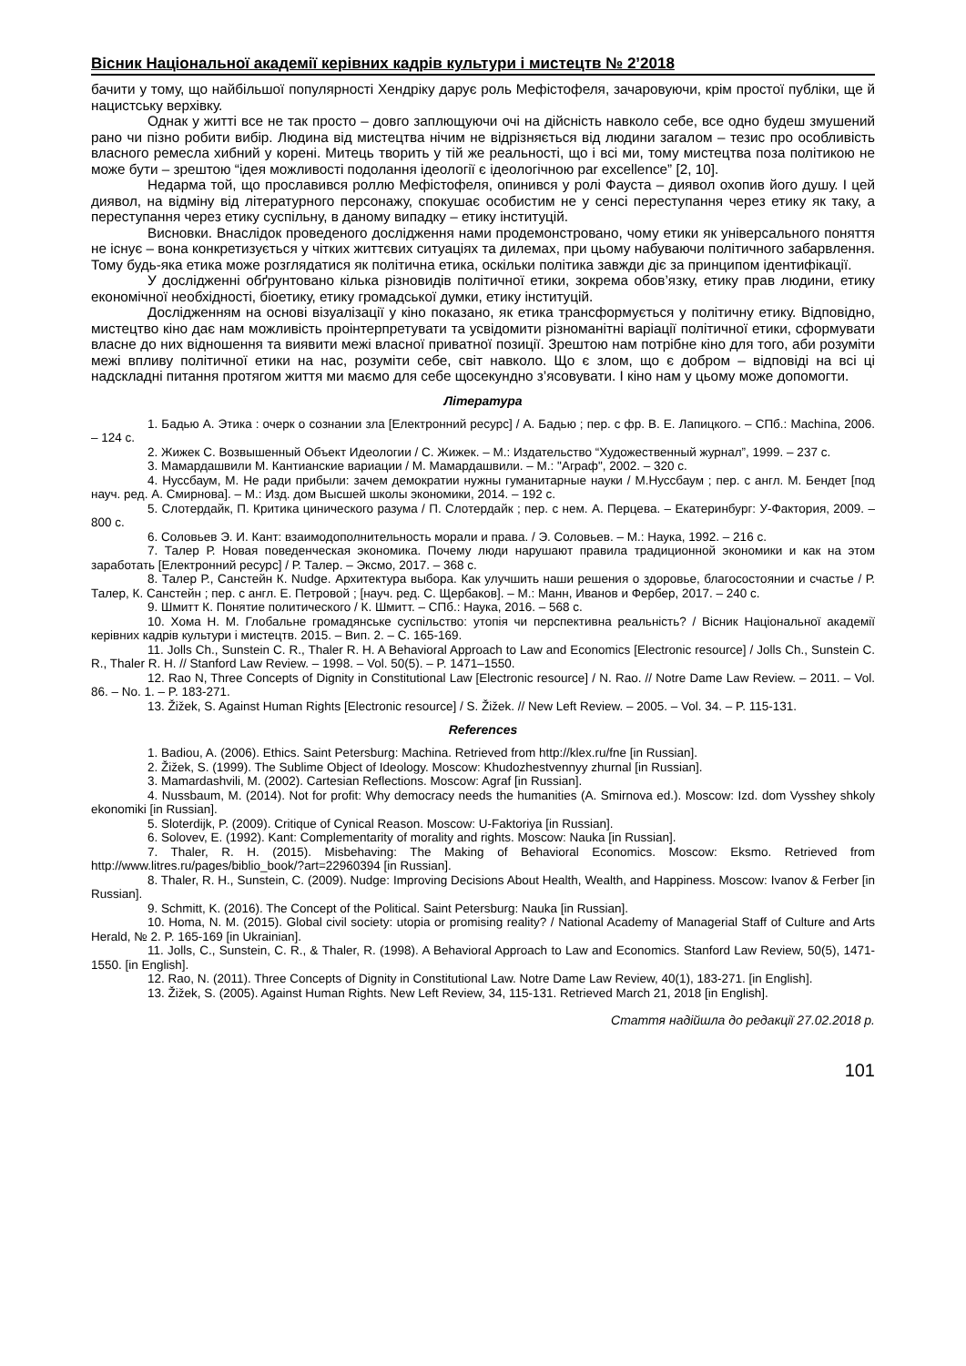Вісник Національної академії керівних кадрів культури і мистецтв № 2’2018
бачити у тому, що найбільшої популярності Хендріку дарує роль Мефістофеля, зачаровуючи, крім простої публіки, ще й нацистську верхівку.
Однак у житті все не так просто – довго заплющуючи очі на дійсність навколо себе, все одно будеш змушений рано чи пізно робити вибір. Людина від мистецтва нічим не відрізняється від людини загалом – тезис про особливість власного ремесла хибний у корені. Митець творить у тій же реальності, що і всі ми, тому мистецтва поза політикою не може бути – зрештою “ідея можливості подолання ідеології є ідеологічною par excellence” [2, 10].
Недарма той, що прославився роллю Мефістофеля, опинився у ролі Фауста – диявол охопив його душу. І цей диявол, на відміну від літературного персонажу, спокушає особистим не у сенсі переступання через етику як таку, а переступання через етику суспільну, в даному випадку – етику інституцій.
Висновки. Внаслідок проведеного дослідження нами продемонстровано, чому етики як універсального поняття не існує – вона конкретизується у чітких життєвих ситуаціях та дилемах, при цьому набуваючи політичного забарвлення. Тому будь-яка етика може розглядатися як політична етика, оскільки політика завжди діє за принципом ідентифікації.
У дослідженні обґрунтовано кілька різновидів політичної етики, зокрема обов’язку, етику прав людини, етику економічної необхідності, біоетику, етику громадської думки, етику інституцій.
Дослідженням на основі візуалізації у кіно показано, як етика трансформується у політичну етику. Відповідно, мистецтво кіно дає нам можливість проінтерпретувати та усвідомити різноманітні варіації політичної етики, сформувати власне до них відношення та виявити межі власної приватної позиції. Зрештою нам потрібне кіно для того, аби розуміти межі впливу політичної етики на нас, розуміти себе, світ навколо. Що є злом, що є добром – відповіді на всі ці надскладні питання протягом життя ми маємо для себе щосекундно з’ясовувати. І кіно нам у цьому може допомогти.
Література
1. Бадью А. Этика : очерк о сознании зла [Електронний ресурс] / А. Бадью ; пер. с фр. В. Е. Лапицкого. – СПб.: Machina, 2006. – 124 с.
2. Жижек С. Возвышенный Объект Идеологии / С. Жижек. – М.: Издательство “Художественный журнал”, 1999. – 237 с.
3. Мамардашвили М. Кантианские вариации / М. Мамардашвили. – М.: "Аграф", 2002. – 320 с.
4. Нуссбаум, М. Не ради прибыли: зачем демократии нужны гуманитарные науки / М.Нуссбаум ; пер. с англ. М. Бендет [под науч. ред. А. Смирнова]. – М.: Изд. дом Высшей школы экономики, 2014. – 192 с.
5. Слотердайк, П. Критика цинического разума / П. Слотердайк ; пер. с нем. А. Перцева. – Екатеринбург: У-Фактория, 2009. – 800 с.
6. Соловьев Э. И. Кант: взаимодополнительность морали и права. / Э. Соловьев. – М.: Наука, 1992. – 216 с.
7. Талер Р. Новая поведенческая экономика. Почему люди нарушают правила традиционной экономики и как на этом заработать [Електронний ресурс] / Р. Талер. – Эксмо, 2017. – 368 с.
8. Талер Р., Санстейн К. Nudge. Архитектура выбора. Как улучшить наши решения о здоровье, благосостоянии и счастье / Р. Талер, К. Санстейн ; пер. с англ. Е. Петровой ; [науч. ред. С. Щербаков]. – М.: Манн, Иванов и Фербер, 2017. – 240 с.
9. Шмитт К. Понятие политического / К. Шмитт. – СПб.: Наука, 2016. – 568 с.
10. Хома Н. М. Глобальне громадянське суспільство: утопія чи перспективна реальність? / Вісник Національної академії керівних кадрів культури і мистецтв. 2015. – Вип. 2. – С. 165-169.
11. Jolls Ch., Sunstein C. R., Thaler R. H. A Behavioral Approach to Law and Economics [Electronic resource] / Jolls Ch., Sunstein C. R., Thaler R. H. // Stanford Law Review. – 1998. – Vol. 50(5). – P. 1471–1550.
12. Rao N, Three Concepts of Dignity in Constitutional Law [Electronic resource] / N. Rao. // Notre Dame Law Review. – 2011. – Vol. 86. – No. 1. – P. 183-271.
13. Žižek, S. Against Human Rights [Electronic resource] / S. Žižek. // New Left Review. – 2005. – Vol. 34. – P. 115-131.
References
1. Badiou, A. (2006). Ethics. Saint Petersburg: Machina. Retrieved from http://klex.ru/fne [in Russian].
2. Žižek, S. (1999). The Sublime Object of Ideology. Moscow: Khudozhestvennyy zhurnal [in Russian].
3. Mamardashvili, M. (2002). Cartesian Reflections. Moscow: Agraf [in Russian].
4. Nussbaum, M. (2014). Not for profit: Why democracy needs the humanities (A. Smirnova ed.). Moscow: Izd. dom Vysshey shkoly ekonomiki [in Russian].
5. Sloterdijk, P. (2009). Critique of Cynical Reason. Moscow: U-Faktoriya [in Russian].
6. Solovev, E. (1992). Kant: Complementarity of morality and rights. Moscow: Nauka [in Russian].
7. Thaler, R. H. (2015). Misbehaving: The Making of Behavioral Economics. Moscow: Eksmo. Retrieved from http://www.litres.ru/pages/biblio_book/?art=22960394 [in Russian].
8. Thaler, R. H., Sunstein, C. (2009). Nudge: Improving Decisions About Health, Wealth, and Happiness. Moscow: Ivanov & Ferber [in Russian].
9. Schmitt, K. (2016). The Concept of the Political. Saint Petersburg: Nauka [in Russian].
10. Homa, N. M. (2015). Global civil society: utopia or promising reality? / National Academy of Managerial Staff of Culture and Arts Herald, № 2. P. 165-169 [in Ukrainian].
11. Jolls, C., Sunstein, C. R., & Thaler, R. (1998). A Behavioral Approach to Law and Economics. Stanford Law Review, 50(5), 1471-1550. [in English].
12. Rao, N. (2011). Three Concepts of Dignity in Constitutional Law. Notre Dame Law Review, 40(1), 183-271. [in English].
13. Žižek, S. (2005). Against Human Rights. New Left Review, 34, 115-131. Retrieved March 21, 2018 [in English].
Стаття надійшла до редакції 27.02.2018 р.
101